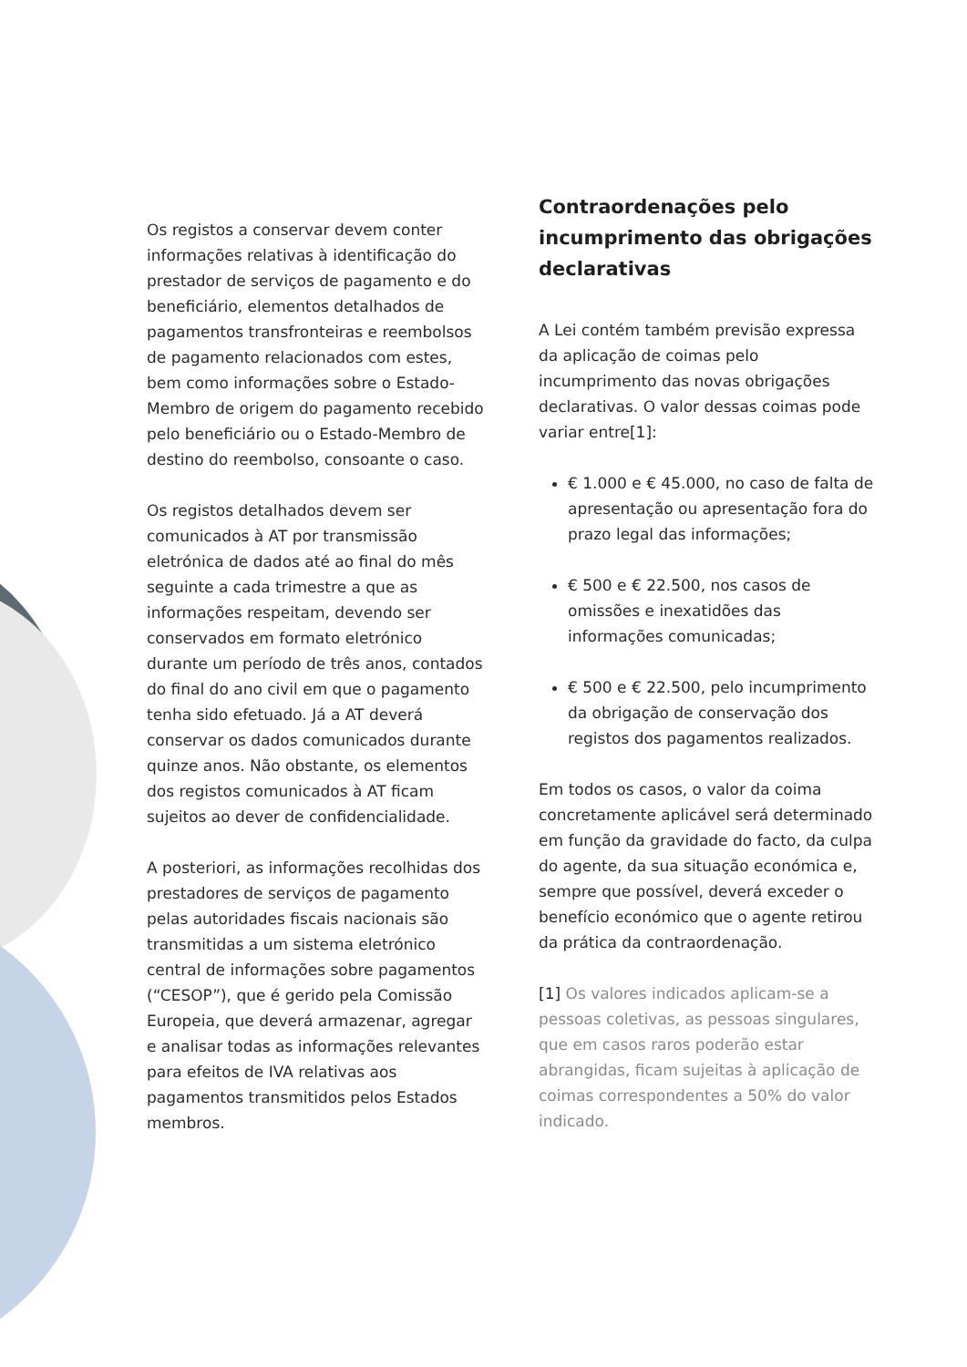Os registos a conservar devem conter informações relativas à identificação do prestador de serviços de pagamento e do beneficiário, elementos detalhados de pagamentos transfronteiras e reembolsos de pagamento relacionados com estes, bem como informações sobre o Estado-Membro de origem do pagamento recebido pelo beneficiário ou o Estado-Membro de destino do reembolso, consoante o caso.
Os registos detalhados devem ser comunicados à AT por transmissão eletrónica de dados até ao final do mês seguinte a cada trimestre a que as informações respeitam, devendo ser conservados em formato eletrónico durante um período de três anos, contados do final do ano civil em que o pagamento tenha sido efetuado. Já a AT deverá conservar os dados comunicados durante quinze anos. Não obstante, os elementos dos registos comunicados à AT ficam sujeitos ao dever de confidencialidade.
A posteriori, as informações recolhidas dos prestadores de serviços de pagamento pelas autoridades fiscais nacionais são transmitidas a um sistema eletrónico central de informações sobre pagamentos (“CESOP”), que é gerido pela Comissão Europeia, que deverá armazenar, agregar e analisar todas as informações relevantes para efeitos de IVA relativas aos pagamentos transmitidos pelos Estados membros.
Contraordenações pelo incumprimento das obrigações declarativas
A Lei contém também previsão expressa da aplicação de coimas pelo incumprimento das novas obrigações declarativas. O valor dessas coimas pode variar entre[1]:
€ 1.000 e € 45.000, no caso de falta de apresentação ou apresentação fora do prazo legal das informações;
€ 500 e € 22.500, nos casos de omissões e inexatidões das informações comunicadas;
€ 500 e € 22.500, pelo incumprimento da obrigação de conservação dos registos dos pagamentos realizados.
Em todos os casos, o valor da coima concretamente aplicável será determinado em função da gravidade do facto, da culpa do agente, da sua situação económica e, sempre que possível, deverá exceder o benefício económico que o agente retirou da prática da contraordenação.
[1] Os valores indicados aplicam-se a pessoas coletivas, as pessoas singulares, que em casos raros poderão estar abrangidas, ficam sujeitas à aplicação de coimas correspondentes a 50% do valor indicado.